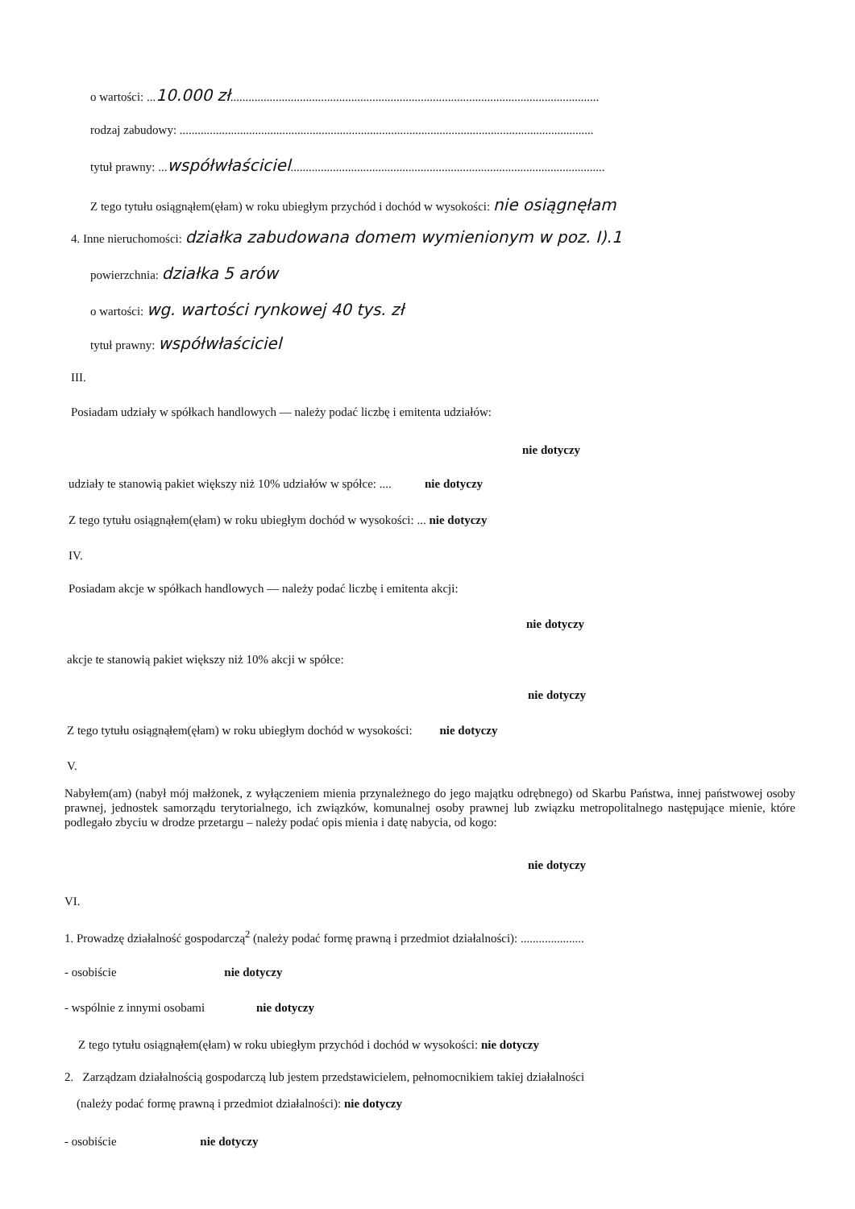o wartości: ...10.000 zł..........................................................................................................................
rodzaj zabudowy: .........................................................................................................................................
tytuł prawny: ...współwłaściciel........................................................................................................
Z tego tytułu osiągnąłem(ęłam) w roku ubiegłym przychód i dochód w wysokości: nie osiągnęłam
4. Inne nieruchomości: działka zabudowana domem wymienionym w poz. I).1
powierzchnia: działka 5 arów
o wartości: wg. wartości rynkowej 40 tys. zł
tytuł prawny: współwłaściciel
III.
Posiadam udziały w spółkach handlowych — należy podać liczbę i emitenta udziałów:
nie dotyczy
udziały te stanowią pakiet większy niż 10% udziałów w spółce: .... nie dotyczy
Z tego tytułu osiągnąłem(ęłam) w roku ubiegłym dochód w wysokości: ... nie dotyczy
IV.
Posiadam akcje w spółkach handlowych — należy podać liczbę i emitenta akcji:
nie dotyczy
akcje te stanowią pakiet większy niż 10% akcji w spółce:
nie dotyczy
Z tego tytułu osiągnąłem(ęłam) w roku ubiegłym dochód w wysokości: nie dotyczy
V.
Nabyłem(am) (nabył mój małżonek, z wyłączeniem mienia przynależnego do jego majątku odrębnego) od Skarbu Państwa, innej państwowej osoby prawnej, jednostek samorządu terytorialnego, ich związków, komunalnej osoby prawnej lub związku metropolitalnego następujące mienie, które podlegało zbyciu w drodze przetargu – należy podać opis mienia i datę nabycia, od kogo:
nie dotyczy
VI.
1. Prowadzę działalność gospodarczą<sup>2</sup> (należy podać formę prawną i przedmiot działalności): .....................
- osobiście nie dotyczy
- wspólnie z innymi osobami nie dotyczy
Z tego tytułu osiągnąłem(ęłam) w roku ubiegłym przychód i dochód w wysokości: nie dotyczy
2. Zarządzam działalnością gospodarczą lub jestem przedstawicielem, pełnomocnikiem takiej działalności
(należy podać formę prawną i przedmiot działalności): nie dotyczy
- osobiście nie dotyczy